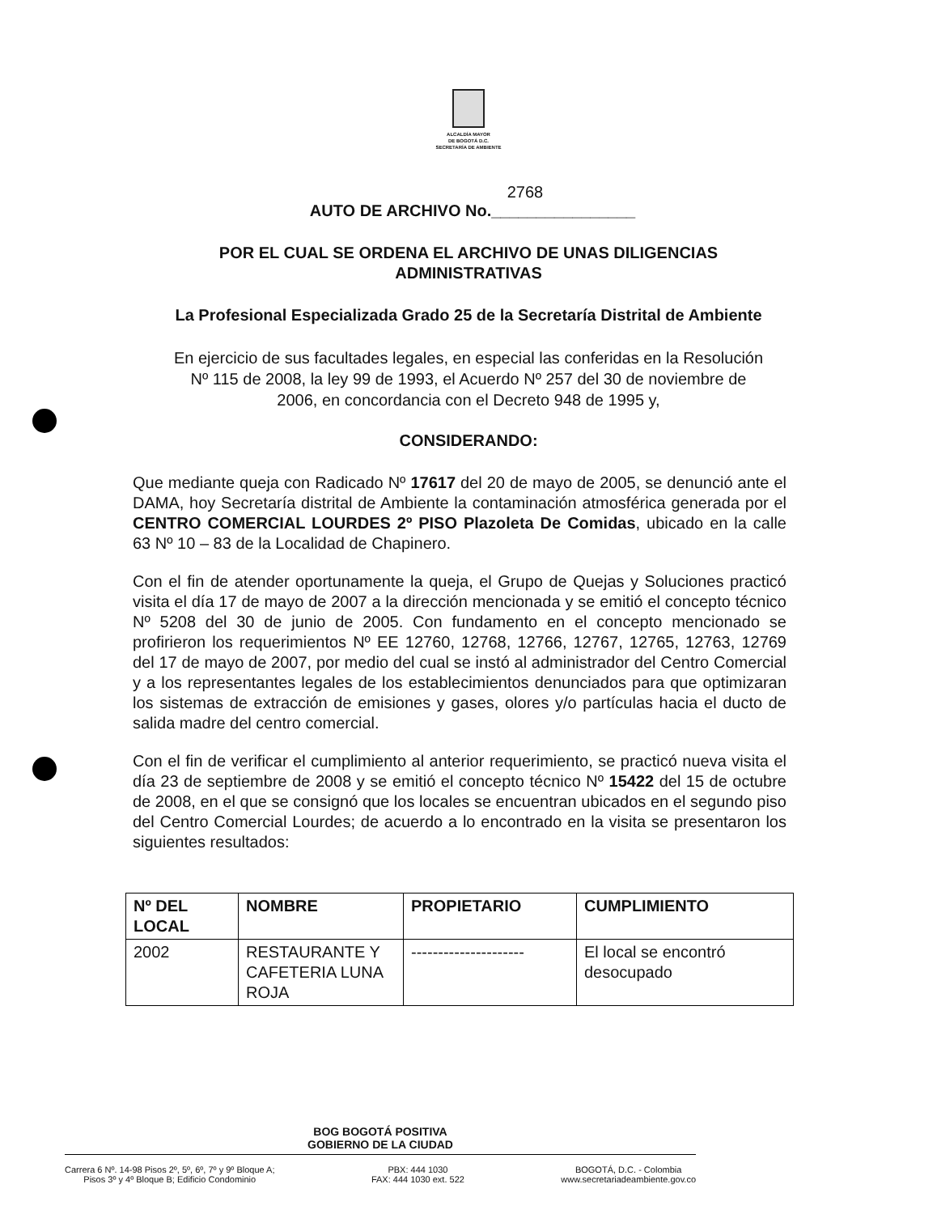ALCALDÍA MAYOR
DE BOGOTÁ D.C.
SECRETARÍA DE AMBIENTE
2768
AUTO DE ARCHIVO No.________________
POR EL CUAL SE ORDENA EL ARCHIVO DE UNAS DILIGENCIAS
ADMINISTRATIVAS
La Profesional Especializada Grado 25 de la Secretaría Distrital de Ambiente
En ejercicio de sus facultades legales, en especial las conferidas en la Resolución
Nº 115 de 2008, la ley 99 de 1993, el Acuerdo Nº 257 del 30 de noviembre de
2006, en concordancia con el Decreto 948 de 1995 y,
CONSIDERANDO:
Que mediante queja con Radicado Nº 17617 del 20 de mayo de 2005, se denunció ante el DAMA, hoy Secretaría distrital de Ambiente la contaminación atmosférica generada por el CENTRO COMERCIAL LOURDES 2º PISO Plazoleta De Comidas, ubicado en la calle 63 Nº 10 – 83 de la Localidad de Chapinero.
Con el fin de atender oportunamente la queja, el Grupo de Quejas y Soluciones practicó visita el día 17 de mayo de 2007 a la dirección mencionada y se emitió el concepto técnico Nº 5208 del 30 de junio de 2005. Con fundamento en el concepto mencionado se profirieron los requerimientos Nº EE 12760, 12768, 12766, 12767, 12765, 12763, 12769 del 17 de mayo de 2007, por medio del cual se instó al administrador del Centro Comercial y a los representantes legales de los establecimientos denunciados para que optimizaran los sistemas de extracción de emisiones y gases, olores y/o partículas hacia el ducto de salida madre del centro comercial.
Con el fin de verificar el cumplimiento al anterior requerimiento, se practicó nueva visita el día 23 de septiembre de 2008 y se emitió el concepto técnico Nº 15422 del 15 de octubre de 2008, en el que se consignó que los locales se encuentran ubicados en el segundo piso del Centro Comercial Lourdes; de acuerdo a lo encontrado en la visita se presentaron los siguientes resultados:
| Nº DEL LOCAL | NOMBRE | PROPIETARIO | CUMPLIMIENTO |
| --- | --- | --- | --- |
| 2002 | RESTAURANTE Y CAFETERIA LUNA ROJA | --------------------- | El local se encontró desocupado |
BOG BOGOTÁ POSITIVA
GOBIERNO DE LA CIUDAD
Carrera 6 Nº. 14-98 Pisos 2º, 5º, 6º, 7º y 9º Bloque A;
Pisos 3º y 4º Bloque B; Edificio Condominio
PBX: 444 1030
FAX: 444 1030 ext. 522
BOGOTÁ, D.C. - Colombia
www.secretariadeambiente.gov.co